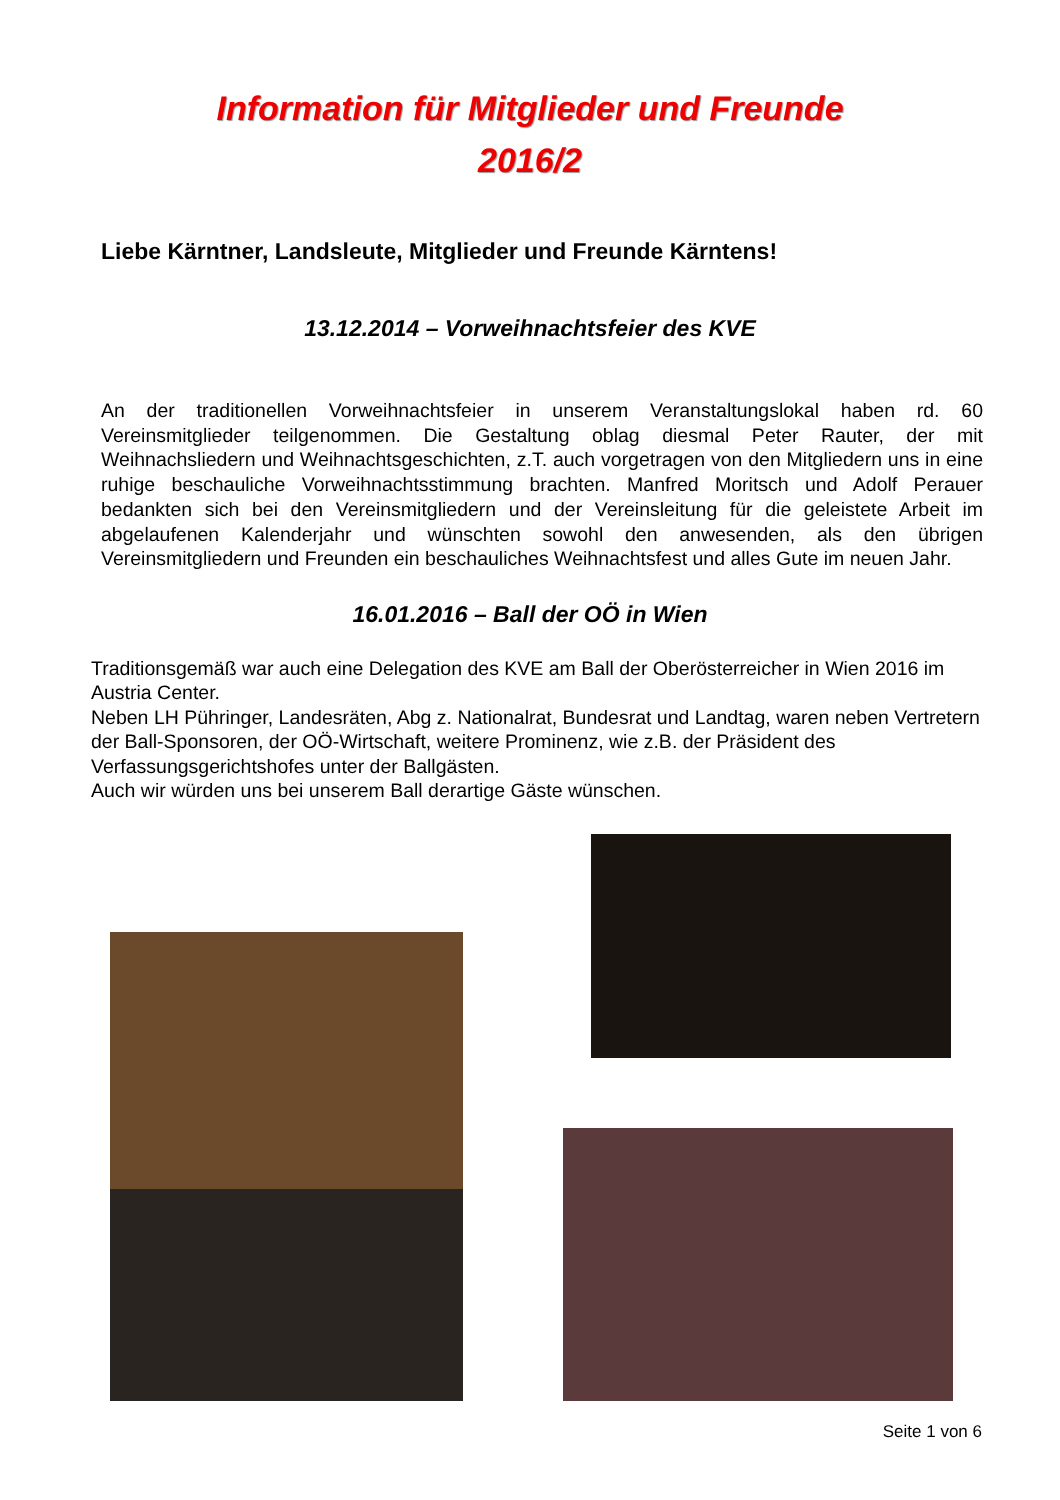Information für Mitglieder und Freunde
2016/2
Liebe Kärntner, Landsleute, Mitglieder und Freunde Kärntens!
13.12.2014 – Vorweihnachtsfeier des KVE
An der traditionellen Vorweihnachtsfeier in unserem Veranstaltungslokal haben rd. 60 Vereinsmitglieder teilgenommen. Die Gestaltung oblag diesmal Peter Rauter, der mit Weihnachsliedern und Weihnachtsgeschichten, z.T. auch vorgetragen von den Mitgliedern uns in eine ruhige beschauliche Vorweihnachtsstimmung brachten. Manfred Moritsch und Adolf Perauer bedankten sich bei den Vereinsmitgliedern und der Vereinsleitung für die geleistete Arbeit im abgelaufenen Kalenderjahr und wünschten sowohl den anwesenden, als den übrigen Vereinsmitgliedern und Freunden ein beschauliches Weihnachtsfest und alles Gute im neuen Jahr.
16.01.2016 – Ball der OÖ in Wien
Traditionsgemäß war auch eine Delegation des KVE am Ball der Oberösterreicher in Wien 2016 im Austria Center.
Neben LH Pühringer, Landesräten, Abg z. Nationalrat, Bundesrat und Landtag, waren neben Vertretern der Ball-Sponsoren, der OÖ-Wirtschaft, weitere Prominenz, wie z.B. der Präsident des Verfassungsgerichtshofes unter der Ballgästen.
Auch wir würden uns bei unserem Ball derartige Gäste wünschen.
Seite 1 von 6